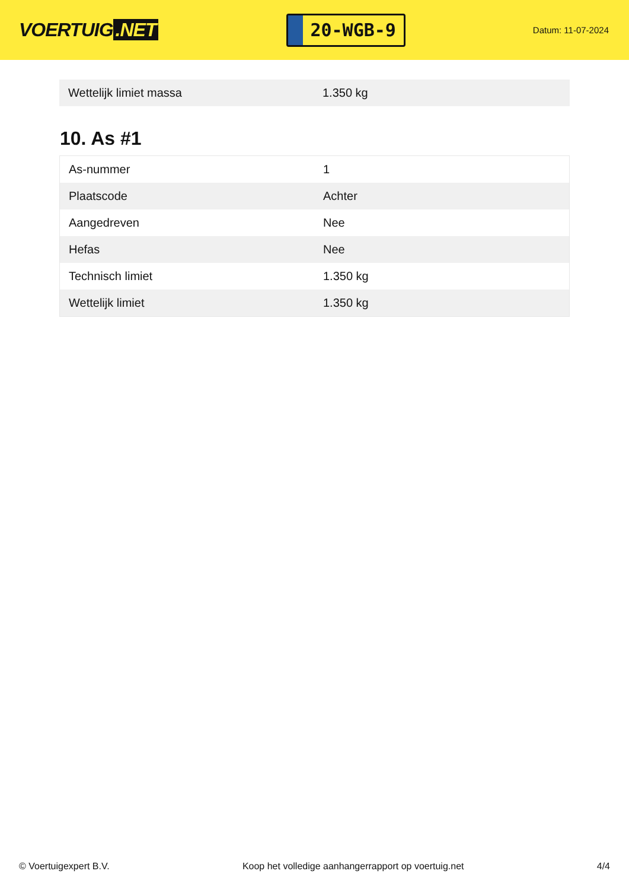VOERTUIG.NET
20-WGB-9
Datum: 11-07-2024
| Wettelijk limiet massa | 1.350 kg |
10. As #1
| As-nummer | 1 |
| Plaatscode | Achter |
| Aangedreven | Nee |
| Hefas | Nee |
| Technisch limiet | 1.350 kg |
| Wettelijk limiet | 1.350 kg |
© Voertuigexpert B.V. Koop het volledige aanhangerrapport op voertuig.net 4/4